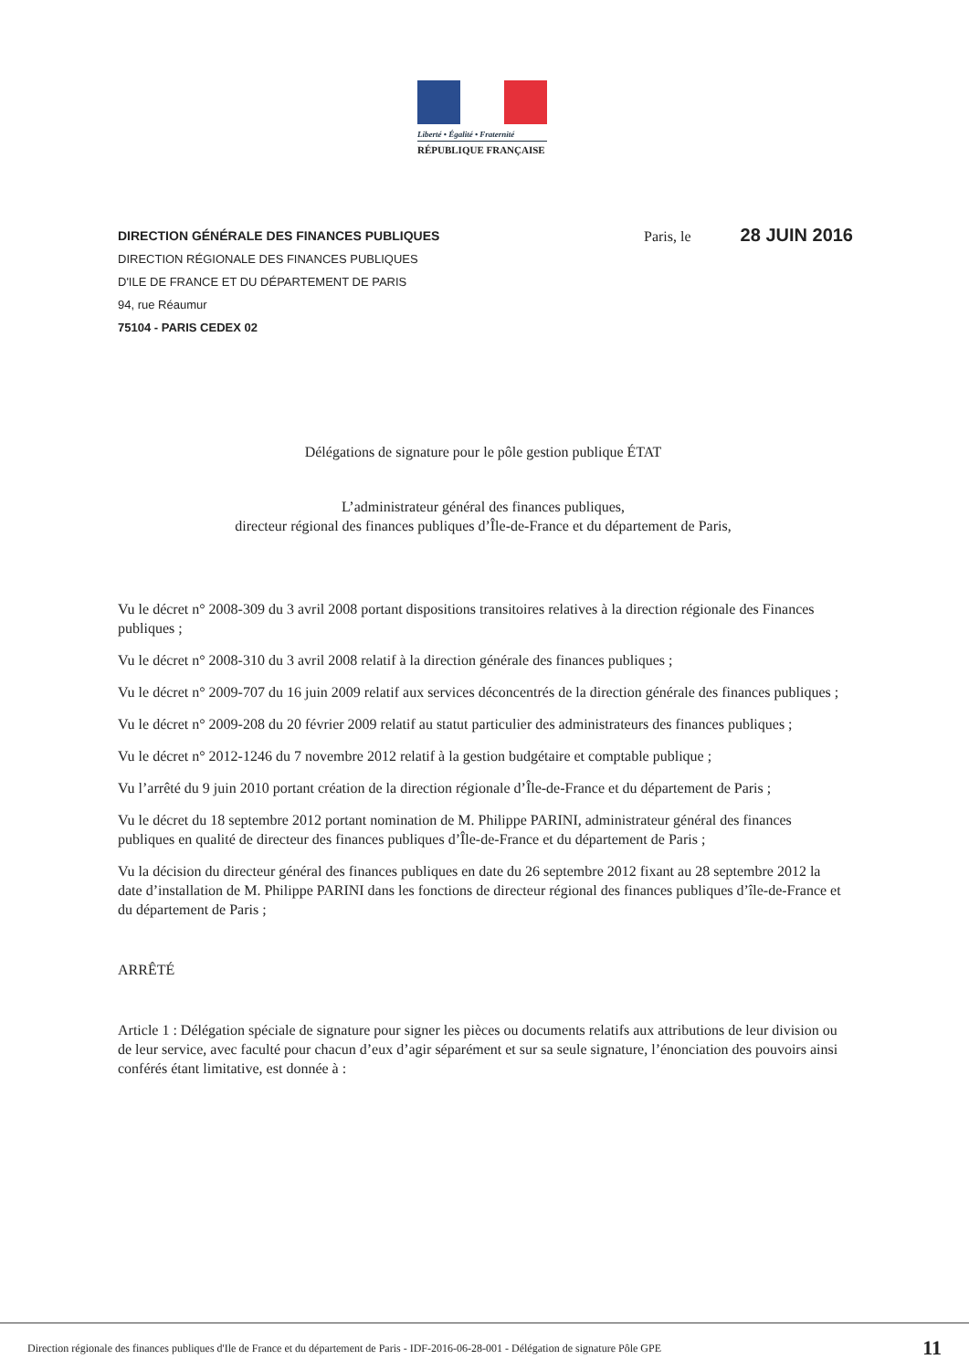Liberté • Égalité • Fraternité
RÉPUBLIQUE FRANÇAISE
DIRECTION GÉNÉRALE DES FINANCES PUBLIQUES
DIRECTION RÉGIONALE DES FINANCES PUBLIQUES
D'ILE DE FRANCE ET DU DÉPARTEMENT DE PARIS
94, rue Réaumur
75104 - PARIS CEDEX 02
Paris, le 28 JUIN 2016
Délégations de signature pour le pôle gestion publique ÉTAT
L’administrateur général des finances publiques,
directeur régional des finances publiques d’Île-de-France et du département de Paris,
Vu le décret n° 2008-309 du 3 avril 2008 portant dispositions transitoires relatives à la direction régionale des Finances publiques ;
Vu le décret n° 2008-310 du 3 avril 2008 relatif à la direction générale des finances publiques ;
Vu le décret n° 2009-707 du 16 juin 2009 relatif aux services déconcentrés de la direction générale des finances publiques ;
Vu le décret n° 2009-208 du 20 février 2009 relatif au statut particulier des administrateurs des finances publiques ;
Vu le décret n° 2012-1246 du 7 novembre 2012 relatif à la gestion budgétaire et comptable publique ;
Vu l’arrêté du 9 juin 2010 portant création de la direction régionale d’Île-de-France et du département de Paris ;
Vu le décret du 18 septembre 2012 portant nomination de M. Philippe PARINI, administrateur général des finances publiques en qualité de directeur des finances publiques d’Île-de-France et du département de Paris ;
Vu la décision du directeur général des finances publiques en date du 26 septembre 2012 fixant au 28 septembre 2012 la date d’installation de M. Philippe PARINI dans les fonctions de directeur régional des finances publiques d’île-de-France et du département de Paris ;
ARRÊTÉ
Article 1 : Délégation spéciale de signature pour signer les pièces ou documents relatifs aux attributions de leur division ou de leur service, avec faculté pour chacun d’eux d’agir séparément et sur sa seule signature, l’énonciation des pouvoirs ainsi conférés étant limitative, est donnée à :
Direction régionale des finances publiques d'Ile de France et du département de Paris - IDF-2016-06-28-001 - Délégation de signature Pôle GPE 11